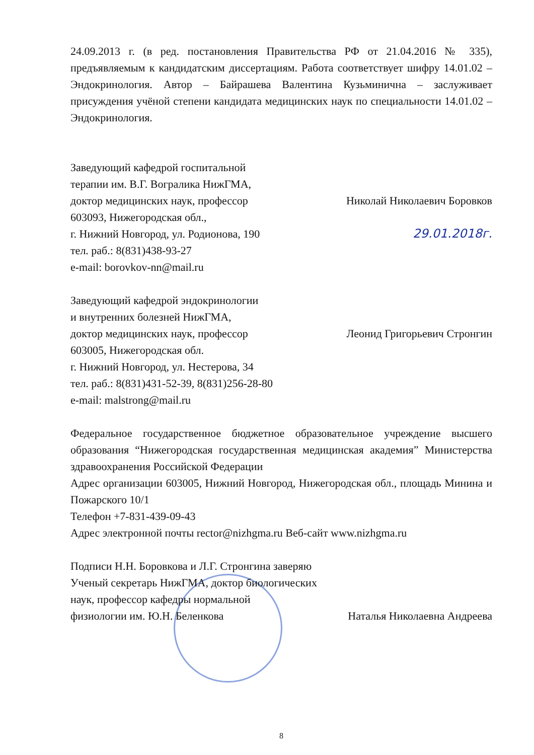24.09.2013 г. (в ред. постановления Правительства РФ от 21.04.2016 № 335), предъявляемым к кандидатским диссертациям. Работа соответствует шифру 14.01.02 – Эндокринология. Автор – Байрашева Валентина Кузьминична – заслуживает присуждения учёной степени кандидата медицинских наук по специальности 14.01.02 – Эндокринология.
Заведующий кафедрой госпитальной
терапии им. В.Г. Вогралика НижГМА,
доктор медицинских наук, профессор Николай Николаевич Боровков
603093, Нижегородская обл.,
г. Нижний Новгород, ул. Родионова, 190
тел. раб.: 8(831)438-93-27
e-mail: borovkov-nn@mail.ru 29.01.2018г.
Заведующий кафедрой эндокринологии
и внутренних болезней НижГМА,
доктор медицинских наук, профессор Леонид Григорьевич Стронгин
603005, Нижегородская обл.
г. Нижний Новгород, ул. Нестерова, 34
тел. раб.: 8(831)431-52-39, 8(831)256-28-80
e-mail: malstrong@mail.ru
Федеральное государственное бюджетное образовательное учреждение высшего образования “Нижегородская государственная медицинская академия” Министерства здравоохранения Российской Федерации
Адрес организации 603005, Нижний Новгород, Нижегородская обл., площадь Минина и Пожарского 10/1
Телефон +7-831-439-09-43
Адрес электронной почты rector@nizhgma.ru Веб-сайт www.nizhgma.ru
Подписи Н.Н. Боровкова и Л.Г. Стронгина заверяю
Ученый секретарь НижГМА, доктор биологических
наук, профессор кафедры нормальной
физиологии им. Ю.Н. Беленкова Наталья Николаевна Андреева
8